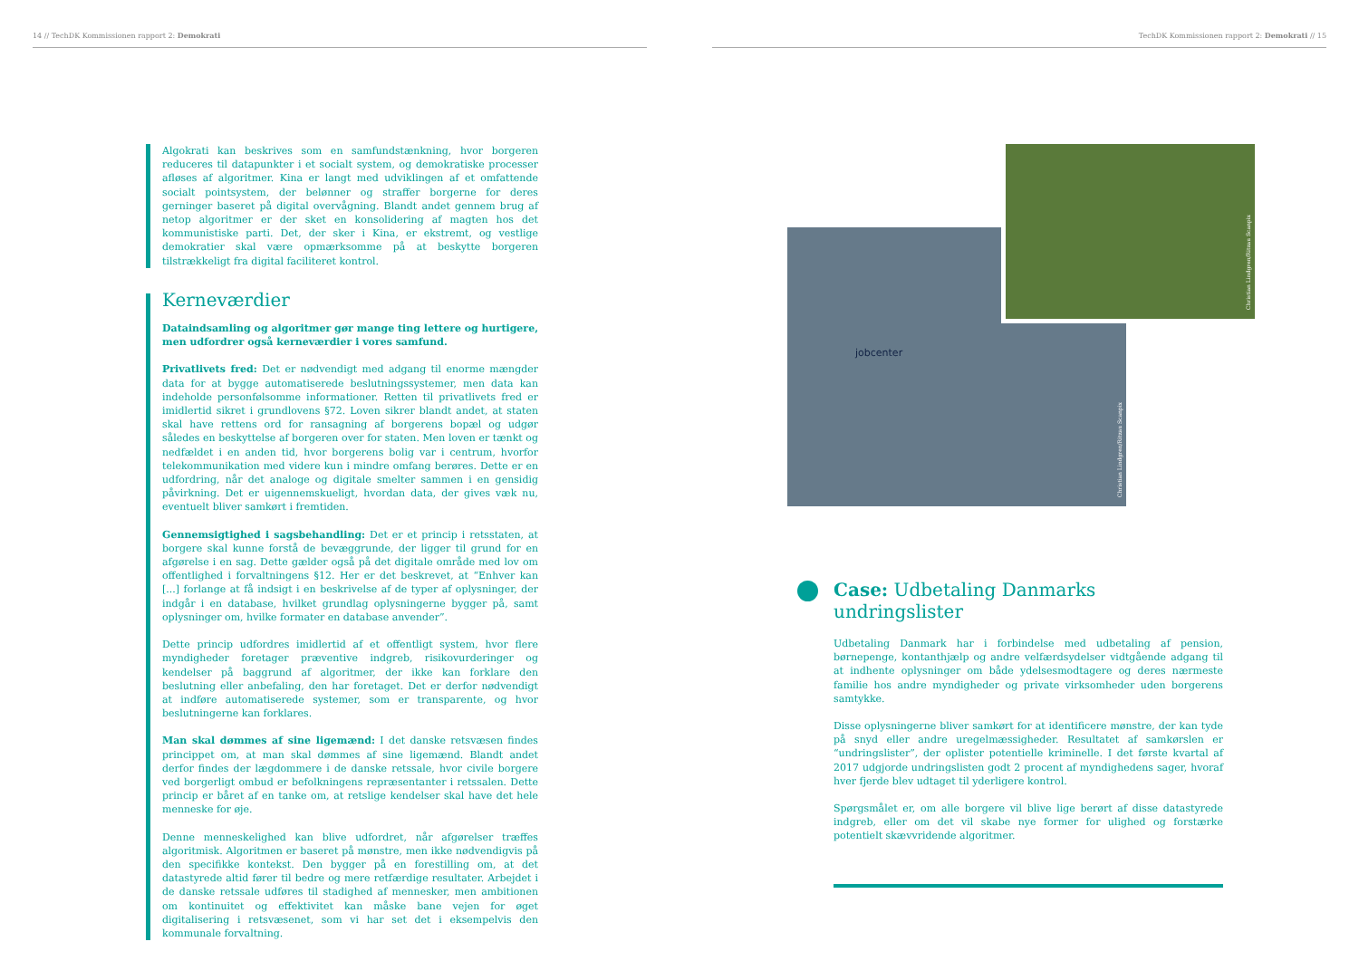14 // TechDK Kommissionen rapport 2: Demokrati
Algokrati kan beskrives som en samfundstænkning, hvor borgeren reduceres til datapunkter i et socialt system, og demokratiske processer afløses af algoritmer. Kina er langt med udviklingen af et omfattende socialt pointsystem, der belønner og straffer borgerne for deres gerninger baseret på digital overvågning. Blandt andet gennem brug af netop algoritmer er der sket en konsolidering af magten hos det kommunistiske parti. Det, der sker i Kina, er ekstremt, og vestlige demokratier skal være opmærksomme på at beskytte borgeren tilstrækkeligt fra digital faciliteret kontrol.
Kerneværdier
Dataindsamling og algoritmer gør mange ting lettere og hurtigere, men udfordrer også kerneværdier i vores samfund.
Privatlivets fred: Det er nødvendigt med adgang til enorme mængder data for at bygge automatiserede beslutningssystemer, men data kan indeholde personfølsomme informationer. Retten til privatlivets fred er imidlertid sikret i grundlovens §72. Loven sikrer blandt andet, at staten skal have rettens ord for ransagning af borgerens bopæl og udgør således en beskyttelse af borgeren over for staten. Men loven er tænkt og nedfældet i en anden tid, hvor borgerens bolig var i centrum, hvorfor telekommunikation med videre kun i mindre omfang berøres. Dette er en udfordring, når det analoge og digitale smelter sammen i en gensidig påvirkning. Det er uigennemskueligt, hvordan data, der gives væk nu, eventuelt bliver samkørt i fremtiden.
Gennemsigtighed i sagsbehandling: Det er et princip i retsstaten, at borgere skal kunne forstå de bevæggrunde, der ligger til grund for en afgørelse i en sag. Dette gælder også på det digitale område med lov om offentlighed i forvaltningens §12. Her er det beskrevet, at “Enhver kan [...] forlange at få indsigt i en beskrivelse af de typer af oplysninger, der indgår i en database, hvilket grundlag oplysningerne bygger på, samt oplysninger om, hvilke formater en database anvender”.
Dette princip udfordres imidlertid af et offentligt system, hvor flere myndigheder foretager præventive indgreb, risikovurderinger og kendelser på baggrund af algoritmer, der ikke kan forklare den beslutning eller anbefaling, den har foretaget. Det er derfor nødvendigt at indføre automatiserede systemer, som er transparente, og hvor beslutningerne kan forklares.
Man skal dømmes af sine ligemænd: I det danske retsvæsen findes princippet om, at man skal dømmes af sine ligemænd. Blandt andet derfor findes der lægdommere i de danske retssale, hvor civile borgere ved borgerligt ombud er befolkningens repræsentanter i retssalen. Dette princip er båret af en tanke om, at retslige kendelser skal have det hele menneske for øje.
Denne menneskelighed kan blive udfordret, når afgørelser træffes algoritmisk. Algoritmen er baseret på mønstre, men ikke nødvendigvis på den specifikke kontekst. Den bygger på en forestilling om, at det datastyrede altid fører til bedre og mere retfærdige resultater. Arbejdet i de danske retssale udføres til stadighed af mennesker, men ambitionen om kontinuitet og effektivitet kan måske bane vejen for øget digitalisering i retsvæsenet, som vi har set det i eksempelvis den kommunale forvaltning.
TechDK Kommissionen rapport 2: Demokrati // 15
jobcenter
Christian Lindgren/Ritzau Scanpix
Christian Lindgren/Ritzau Scanpix
Case: Udbetaling Danmarks undringslister
Udbetaling Danmark har i forbindelse med udbetaling af pension, børnepenge, kontanthjælp og andre velfærdsydelser vidtgående adgang til at indhente oplysninger om både ydelsesmodtagere og deres nærmeste familie hos andre myndigheder og private virksomheder uden borgerens samtykke.
Disse oplysningerne bliver samkørt for at identificere mønstre, der kan tyde på snyd eller andre uregelmæssigheder. Resultatet af samkørslen er “undringslister”, der oplister potentielle kriminelle. I det første kvartal af 2017 udgjorde undringslisten godt 2 procent af myndighedens sager, hvoraf hver fjerde blev udtaget til yderligere kontrol.
Spørgsmålet er, om alle borgere vil blive lige berørt af disse datastyrede indgreb, eller om det vil skabe nye former for ulighed og forstærke potentielt skævvridende algoritmer.